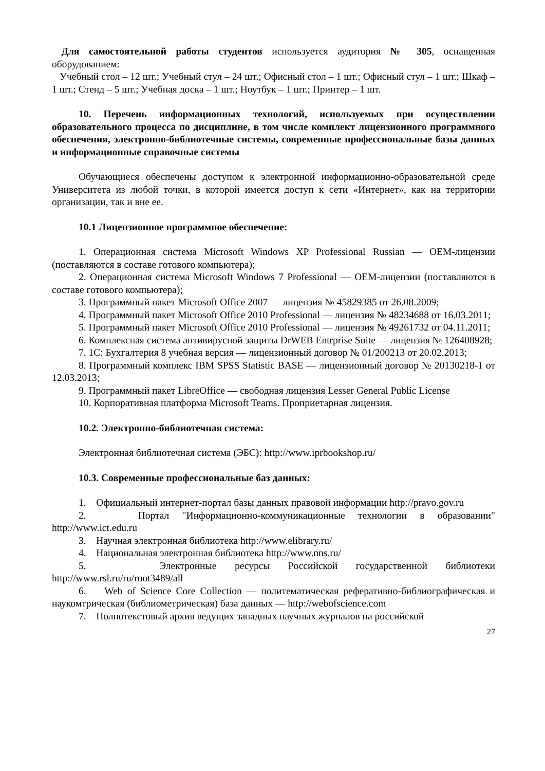Для самостоятельной работы студентов используется аудитория № 305, оснащенная оборудованием:
Учебный стол – 12 шт.; Учебный стул – 24 шт.; Офисный стол – 1 шт.; Офисный стул – 1 шт.; Шкаф – 1 шт.; Стенд – 5 шт.; Учебная доска – 1 шт.; Ноутбук – 1 шт.; Принтер – 1 шт.
10. Перечень информационных технологий, используемых при осуществлении образовательного процесса по дисциплине, в том числе комплект лицензионного программного обеспечения, электронно-библиотечные системы, современные профессиональные базы данных и информационные справочные системы
Обучающиеся обеспечены доступом к электронной информационно-образовательной среде Университета из любой точки, в которой имеется доступ к сети «Интернет», как на территории организации, так и вне ее.
10.1 Лицензионное программное обеспечение:
1. Операционная система Microsoft Windows XP Professional Russian — OEM-лицензии (поставляются в составе готового компьютера);
2. Операционная система Microsoft Windows 7 Professional — OEM-лицензии (поставляются в составе готового компьютера);
3. Программный пакет Microsoft Office 2007 — лицензия № 45829385 от 26.08.2009;
4. Программный пакет Microsoft Office 2010 Professional — лицензия № 48234688 от 16.03.2011;
5. Программный пакет Microsoft Office 2010 Professional — лицензия № 49261732 от 04.11.2011;
6. Комплексная система антивирусной защиты DrWEB Entrprise Suite — лицензия № 126408928;
7. 1С: Бухгалтерия 8 учебная версия — лицензионный договор № 01/200213 от 20.02.2013;
8. Программный комплекс IBM SPSS Statistic BASE — лицензионный договор № 20130218-1 от 12.03.2013;
9. Программный пакет LibreOffice — свободная лицензия Lesser General Public License
10. Корпоративная платформа Microsoft Teams. Проприетарная лицензия.
10.2. Электронно-библиотечная система:
Электронная библиотечная система (ЭБС): http://www.iprbookshop.ru/
10.3. Современные профессиональные баз данных:
1. Официальный интернет-портал базы данных правовой информации http://pravo.gov.ru
2. Портал "Информационно-коммуникационные технологии в образовании" http://www.ict.edu.ru
3. Научная электронная библиотека http://www.elibrary.ru/
4. Национальная электронная библиотека http://www.nns.ru/
5. Электронные ресурсы Российской государственной библиотеки http://www.rsl.ru/ru/root3489/all
6. Web of Science Core Collection — политематическая реферативно-библиографическая и наукомтрическая (библиометрическая) база данных — http://webofscience.com
7. Полнотекстовый архив ведущих западных научных журналов на российской
27